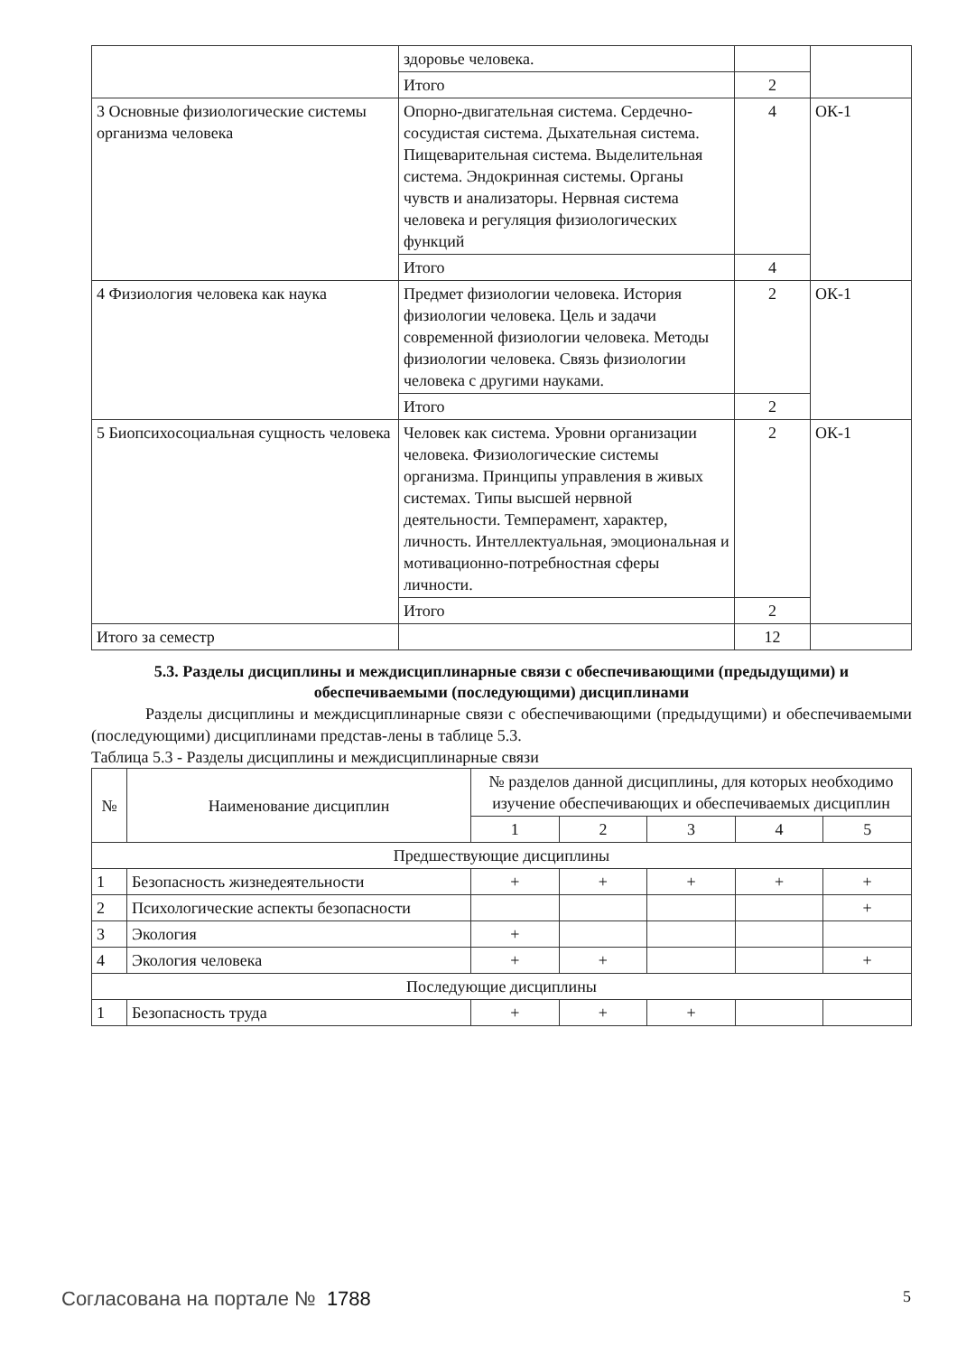| | здоровье человека. | | |
| | Итого | 2 | |
| 3 Основные физиологические системы организма человека | Опорно-двигательная система. Сердечно-сосудистая система. Дыхательная система. Пищеварительная система. Выделительная система. Эндокринная системы. Органы чувств и анализаторы. Нервная система человека и регуляция физиологических функций | 4 | ОК-1 |
| | Итого | 4 | |
| 4 Физиология человека как наука | Предмет физиологии человека. История физиологии человека. Цель и задачи современной физиологии человека. Методы физиологии человека. Связь физиологии человека с другими науками. | 2 | ОК-1 |
| | Итого | 2 | |
| 5 Биопсихосоциальная сущность человека | Человек как система. Уровни организации человека. Физиологические системы организма. Принципы управления в живых системах. Типы высшей нервной деятельности. Темперамент, характер, личность. Интеллектуальная, эмоциональная и мотивационно-потребностная сферы личности. | 2 | ОК-1 |
| | Итого | 2 | |
| Итого за семестр | | 12 | |
5.3. Разделы дисциплины и междисциплинарные связи с обеспечивающими (предыдущими) и обеспечиваемыми (последующими) дисциплинами
Разделы дисциплины и междисциплинарные связи с обеспечивающими (предыдущими) и обеспечиваемыми (последующими) дисциплинами представ-лены в таблице 5.3.
Таблица 5.3 - Разделы дисциплины и междисциплинарные связи
| № | Наименование дисциплин | № разделов данной дисциплины, для которых необходимо изучение обеспечивающих и обеспечиваемых дисциплин | | | | |
| --- | --- | --- | --- | --- | --- | --- |
| | | 1 | 2 | 3 | 4 | 5 |
| Предшествующие дисциплины | | | | | | |
| 1 | Безопасность жизнедеятельности | + | + | + | + | + |
| 2 | Психологические аспекты безопасности | | | | | + |
| 3 | Экология | + | | | | |
| 4 | Экология человека | + | + | | | + |
| Последующие дисциплины | | | | | | |
| 1 | Безопасность труда | + | + | + | | |
Согласована на портале № 1788 5